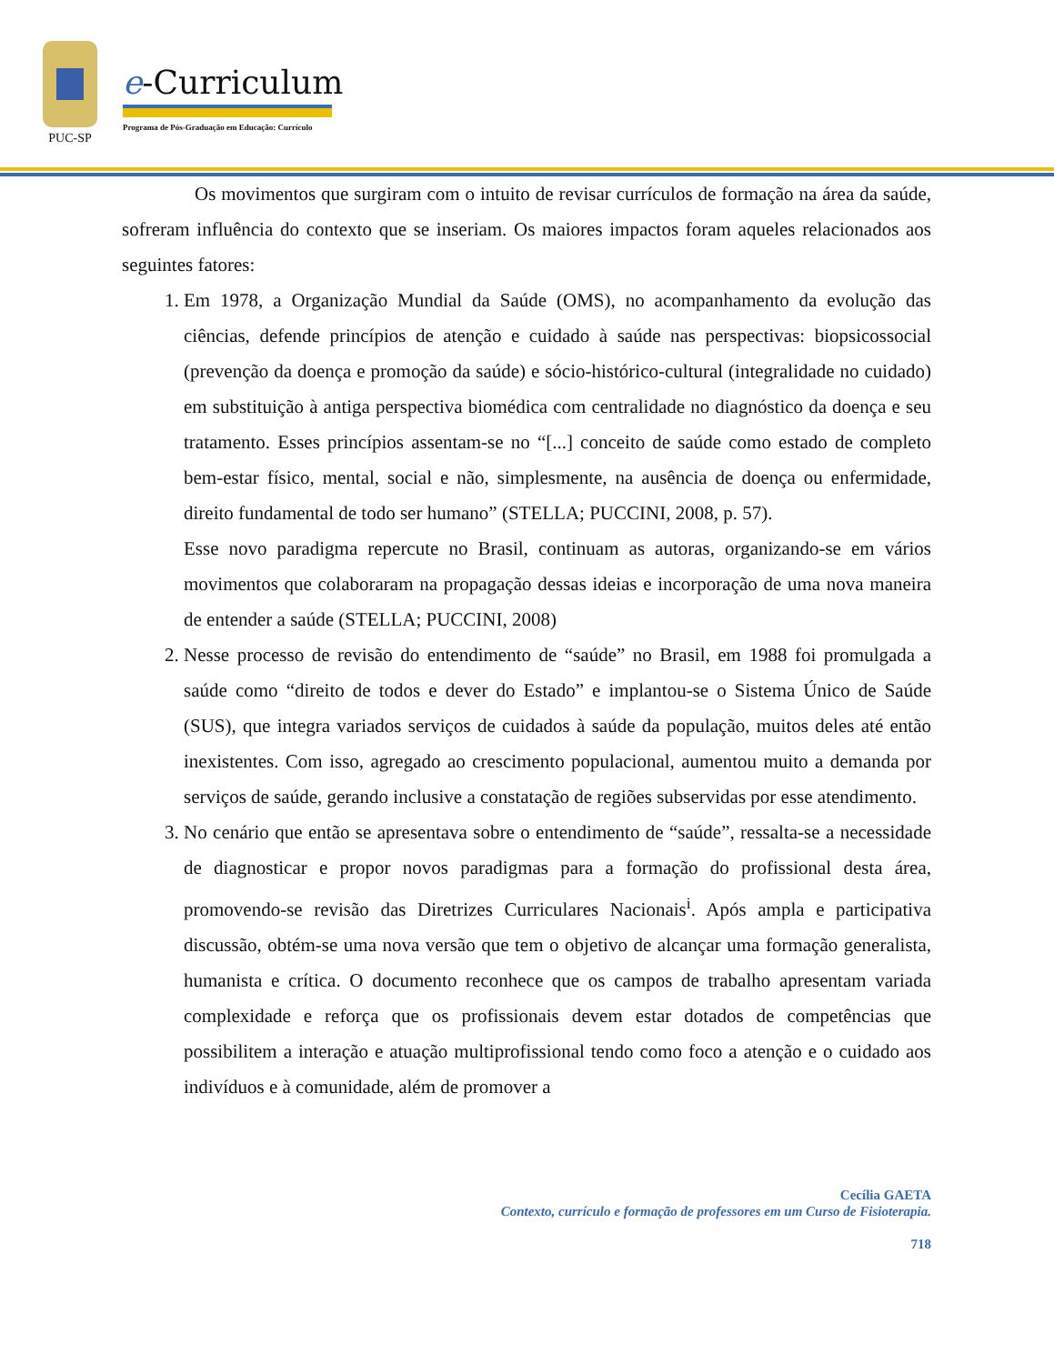PUC-SP
e-Curriculum
Programa de Pós-Graduação em Educação: Currículo
Os movimentos que surgiram com o intuito de revisar currículos de formação na área da saúde, sofreram influência do contexto que se inseriam. Os maiores impactos foram aqueles relacionados aos seguintes fatores:
1. Em 1978, a Organização Mundial da Saúde (OMS), no acompanhamento da evolução das ciências, defende princípios de atenção e cuidado à saúde nas perspectivas: biopsicossocial (prevenção da doença e promoção da saúde) e sócio-histórico-cultural (integralidade no cuidado) em substituição à antiga perspectiva biomédica com centralidade no diagnóstico da doença e seu tratamento. Esses princípios assentam-se no “[...] conceito de saúde como estado de completo bem-estar físico, mental, social e não, simplesmente, na ausência de doença ou enfermidade, direito fundamental de todo ser humano” (STELLA; PUCCINI, 2008, p. 57).
Esse novo paradigma repercute no Brasil, continuam as autoras, organizando-se em vários movimentos que colaboraram na propagação dessas ideias e incorporação de uma nova maneira de entender a saúde (STELLA; PUCCINI, 2008)
2. Nesse processo de revisão do entendimento de “saúde” no Brasil, em 1988 foi promulgada a saúde como “direito de todos e dever do Estado” e implantou-se o Sistema Único de Saúde (SUS), que integra variados serviços de cuidados à saúde da população, muitos deles até então inexistentes. Com isso, agregado ao crescimento populacional, aumentou muito a demanda por serviços de saúde, gerando inclusive a constatação de regiões subservidas por esse atendimento.
3. No cenário que então se apresentava sobre o entendimento de “saúde”, ressalta-se a necessidade de diagnosticar e propor novos paradigmas para a formação do profissional desta área, promovendo-se revisão das Diretrizes Curriculares Nacionais<sup>i</sup>. Após ampla e participativa discussão, obtém-se uma nova versão que tem o objetivo de alcançar uma formação generalista, humanista e crítica. O documento reconhece que os campos de trabalho apresentam variada complexidade e reforça que os profissionais devem estar dotados de competências que possibilitem a interação e atuação multiprofissional tendo como foco a atenção e o cuidado aos indivíduos e à comunidade, além de promover a
Cecília GAETA
Contexto, currículo e formação de professores em um Curso de Fisioterapia.
718